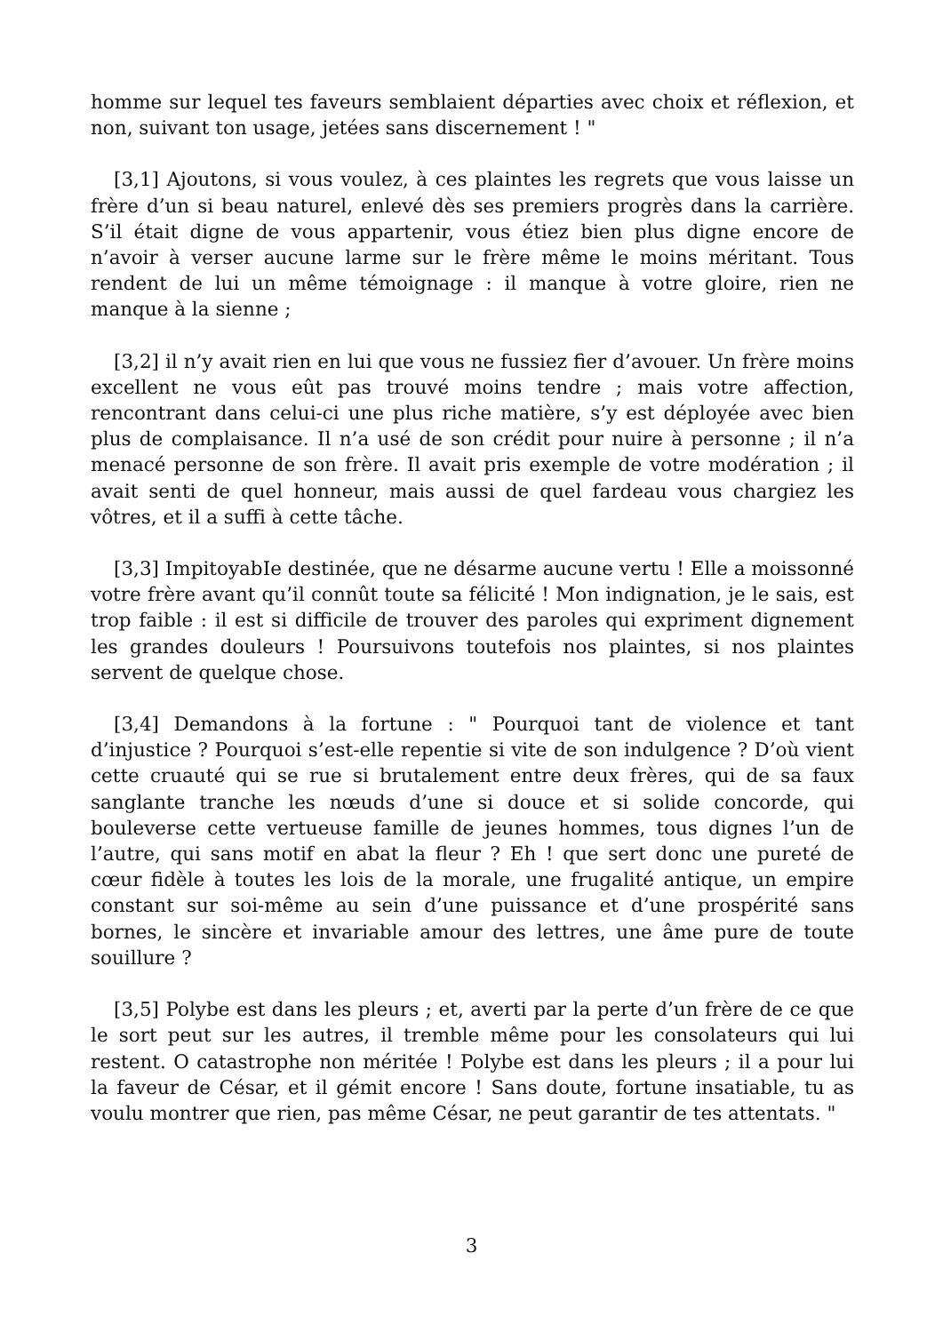homme sur lequel tes faveurs semblaient départies avec choix et réflexion, et non, suivant ton usage, jetées sans discernement ! "
[3,1] Ajoutons, si vous voulez, à ces plaintes les regrets que vous laisse un frère d’un si beau naturel, enlevé dès ses premiers progrès dans la carrière. S’il était digne de vous appartenir, vous étiez bien plus digne encore de n’avoir à verser aucune larme sur le frère même le moins méritant. Tous rendent de lui un même témoignage : il manque à votre gloire, rien ne manque à la sienne ;
[3,2] il n’y avait rien en lui que vous ne fussiez fier d’avouer. Un frère moins excellent ne vous eût pas trouvé moins tendre ; mais votre affection, rencontrant dans celui-ci une plus riche matière, s’y est déployée avec bien plus de complaisance. Il n’a usé de son crédit pour nuire à personne ; il n’a menacé personne de son frère. Il avait pris exemple de votre modération ; il avait senti de quel honneur, mais aussi de quel fardeau vous chargiez les vôtres, et il a suffi à cette tâche.
[3,3] ImpitoyabIe destinée, que ne désarme aucune vertu ! Elle a moissonné votre frère avant qu’il connût toute sa félicité ! Mon indignation, je le sais, est trop faible : il est si difficile de trouver des paroles qui expriment dignement les grandes douleurs ! Poursuivons toutefois nos plaintes, si nos plaintes servent de quelque chose.
[3,4] Demandons à la fortune : " Pourquoi tant de violence et tant d’injustice ? Pourquoi s’est-elle repentie si vite de son indulgence ? D’où vient cette cruauté qui se rue si brutalement entre deux frères, qui de sa faux sanglante tranche les nœuds d’une si douce et si solide concorde, qui bouleverse cette vertueuse famille de jeunes hommes, tous dignes l’un de l’autre, qui sans motif en abat la fleur ? Eh ! que sert donc une pureté de cœur fidèle à toutes les lois de la morale, une frugalité antique, un empire constant sur soi-même au sein d’une puissance et d’une prospérité sans bornes, le sincère et invariable amour des lettres, une âme pure de toute souillure ?
[3,5] Polybe est dans les pleurs ; et, averti par la perte d’un frère de ce que le sort peut sur les autres, il tremble même pour les consolateurs qui lui restent. O catastrophe non méritée ! Polybe est dans les pleurs ; il a pour lui la faveur de César, et il gémit encore ! Sans doute, fortune insatiable, tu as voulu montrer que rien, pas même César, ne peut garantir de tes attentats. "
3